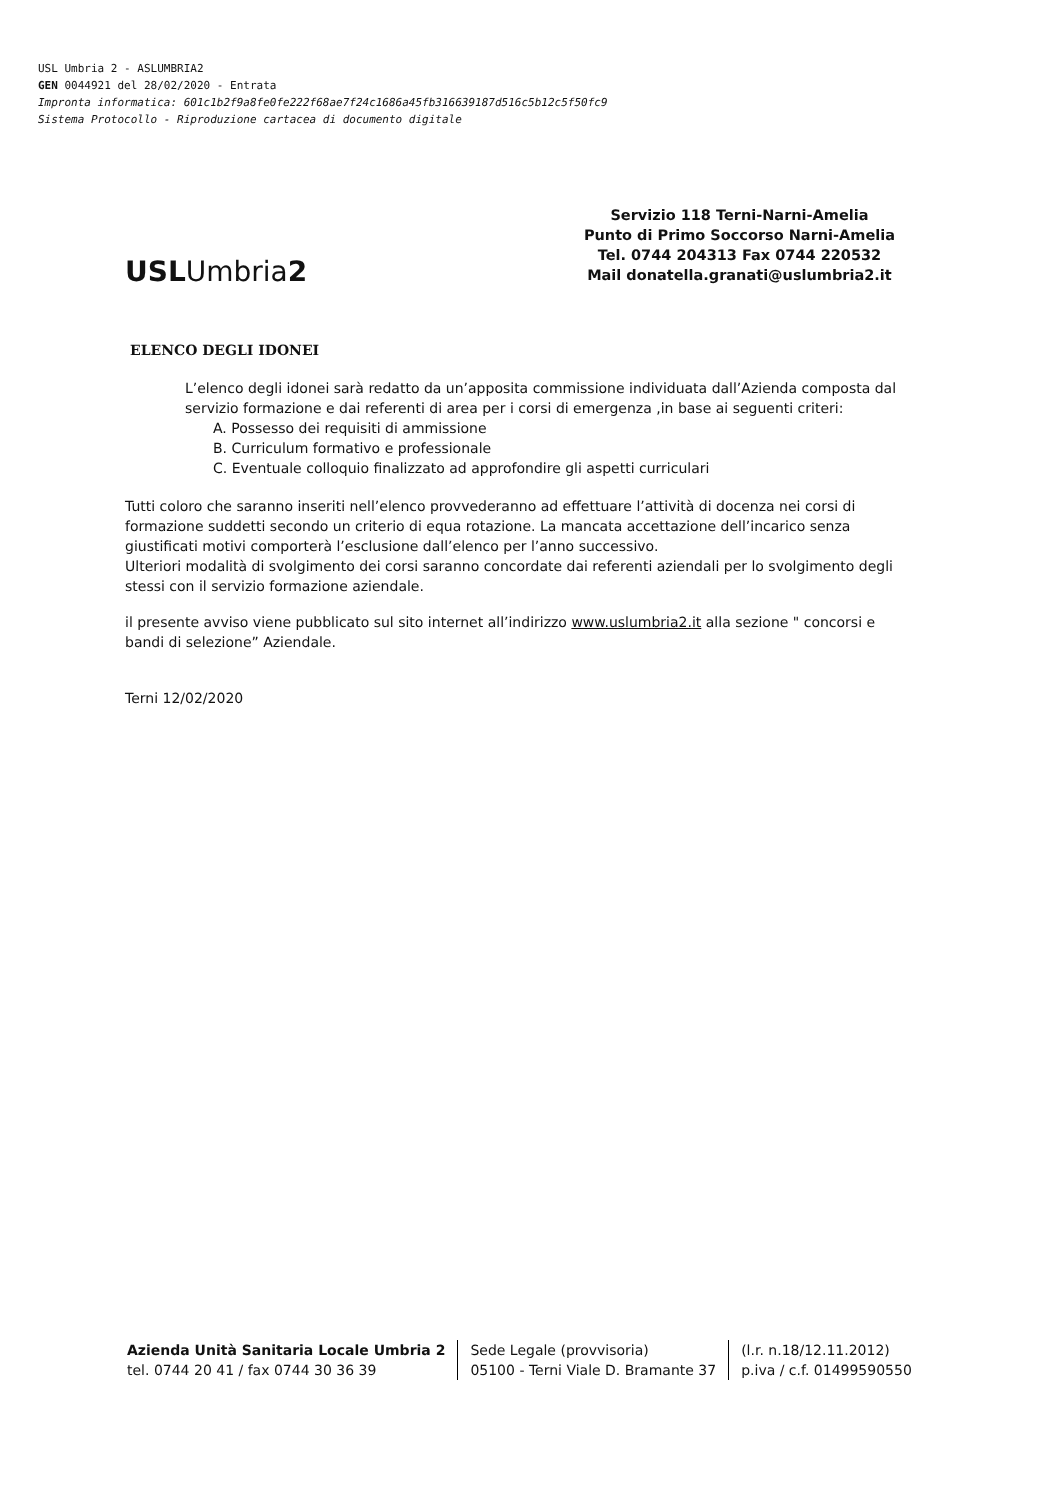USL Umbria 2 - ASLUMBRIA2
GEN 0044921 del 28/02/2020 - Entrata
Impronta informatica: 601c1b2f9a8fe0fe222f68ae7f24c1686a45fb316639187d516c5b12c5f50fc9
Sistema Protocollo - Riproduzione cartacea di documento digitale
USLUmbria2
Servizio 118 Terni-Narni-Amelia
Punto di Primo Soccorso Narni-Amelia
Tel. 0744 204313 Fax 0744 220532
Mail donatella.granati@uslumbria2.it
ELENCO DEGLI IDONEI
L’elenco degli idonei sarà redatto da un’apposita commissione individuata dall’Azienda composta dal servizio formazione e dai referenti di area per i corsi di emergenza ,in base ai seguenti criteri:
A. Possesso dei requisiti di ammissione
B. Curriculum formativo e professionale
C. Eventuale colloquio finalizzato ad approfondire gli aspetti curriculari
Tutti coloro che saranno inseriti nell’elenco provvederanno ad effettuare l’attività di docenza nei corsi di formazione suddetti secondo un criterio di equa rotazione. La mancata accettazione dell’incarico senza giustificati motivi comporterà l’esclusione dall’elenco per l’anno successivo.
Ulteriori modalità di svolgimento dei corsi saranno concordate dai referenti aziendali per lo svolgimento degli stessi con il servizio formazione aziendale.
il presente avviso viene pubblicato sul sito internet all’indirizzo www.uslumbria2.it alla sezione " concorsi e bandi di selezione” Aziendale.
Terni 12/02/2020
Azienda Unità Sanitaria Locale Umbria 2
tel. 0744 20 41 / fax 0744 30 36 39
Sede Legale (provvisoria)
05100 - Terni Viale D. Bramante 37
(l.r. n.18/12.11.2012)
p.iva / c.f. 01499590550